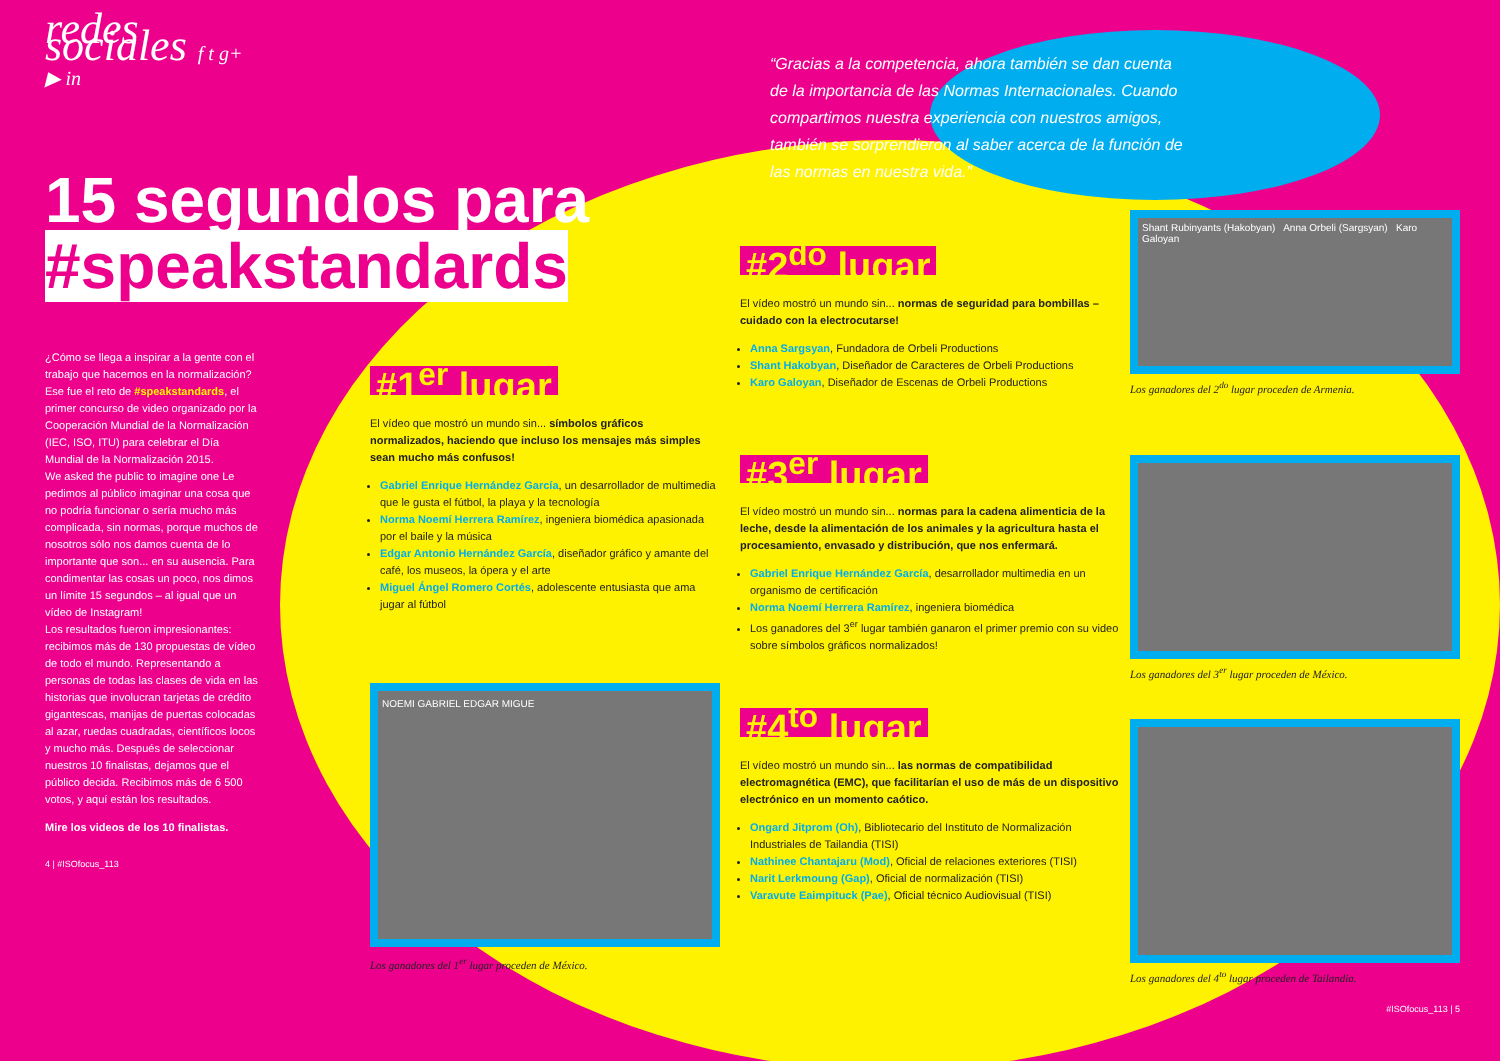redes sociales f t g+ ▶ in
15 segundos para
#speakstandards
¿Cómo se llega a inspirar a la gente con el trabajo que hacemos en la normalización? Ese fue el reto de #speakstandards, el primer concurso de video organizado por la Cooperación Mundial de la Normalización (IEC, ISO, ITU) para celebrar el Día Mundial de la Normalización 2015.
We asked the public to imagine one Le pedimos al público imaginar una cosa que no podría funcionar o sería mucho más complicada, sin normas, porque muchos de nosotros sólo nos damos cuenta de lo importante que son... en su ausencia. Para condimentar las cosas un poco, nos dimos un límite 15 segundos – al igual que un vídeo de Instagram!
Los resultados fueron impresionantes: recibimos más de 130 propuestas de vídeo de todo el mundo. Representando a personas de todas las clases de vida en las historias que involucran tarjetas de crédito gigantescas, manijas de puertas colocadas al azar, ruedas cuadradas, científicos locos y mucho más. Después de seleccionar nuestros 10 finalistas, dejamos que el público decida. Recibimos más de 6 500 votos, y aquí están los resultados.
Mire los videos de los 10 finalistas.
4 | #ISOfocus_113
#1<sup>er</sup> lugar
El vídeo que mostró un mundo sin... símbolos gráficos normalizados, haciendo que incluso los mensajes más simples sean mucho más confusos!
Gabriel Enrique Hernández García, un desarrollador de multimedia que le gusta el fútbol, la playa y la tecnología
Norma Noemí Herrera Ramírez, ingeniera biomédica apasionada por el baile y la música
Edgar Antonio Hernández García, diseñador gráfico y amante del café, los museos, la ópera y el arte
Miguel Ángel Romero Cortés, adolescente entusiasta que ama jugar al fútbol
NOEMI GABRIEL EDGAR MIGUE
Los ganadores del 1<sup>er</sup> lugar proceden de México.
#2<sup>do</sup> lugar
El vídeo mostró un mundo sin... normas de seguridad para bombillas – cuidado con la electrocutarse!
Anna Sargsyan, Fundadora de Orbeli Productions
Shant Hakobyan, Diseñador de Caracteres de Orbeli Productions
Karo Galoyan, Diseñador de Escenas de Orbeli Productions
#3<sup>er</sup> lugar
El vídeo mostró un mundo sin... normas para la cadena alimenticia de la leche, desde la alimentación de los animales y la agricultura hasta el procesamiento, envasado y distribución, que nos enfermará.
Gabriel Enrique Hernández García, desarrollador multimedia en un organismo de certificación
Norma Noemí Herrera Ramírez, ingeniera biomédica
Los ganadores del 3<sup>er</sup> lugar también ganaron el primer premio con su video sobre símbolos gráficos normalizados!
#4<sup>to</sup> lugar
El vídeo mostró un mundo sin... las normas de compatibilidad electromagnética (EMC), que facilitarían el uso de más de un dispositivo electrónico en un momento caótico.
Ongard Jitprom (Oh), Bibliotecario del Instituto de Normalización Industriales de Tailandia (TISI)
Nathinee Chantajaru (Mod), Oficial de relaciones exteriores (TISI)
Narit Lerkmoung (Gap), Oficial de normalización (TISI)
Varavute Eaimpituck (Pae), Oficial técnico Audiovisual (TISI)
“Gracias a la competencia, ahora también se dan cuenta de la importancia de las Normas Internacionales. Cuando compartimos nuestra experiencia con nuestros amigos, también se sorprendieron al saber acerca de la función de las normas en nuestra vida.”
Shant Rubinyants (Hakobyan) Anna Orbeli (Sargsyan) Karo Galoyan
Los ganadores del 2<sup>do</sup> lugar proceden de Armenia.
Los ganadores del 3<sup>er</sup> lugar proceden de México.
Los ganadores del 4<sup>to</sup> lugar proceden de Tailandia.
#ISOfocus_113 | 5